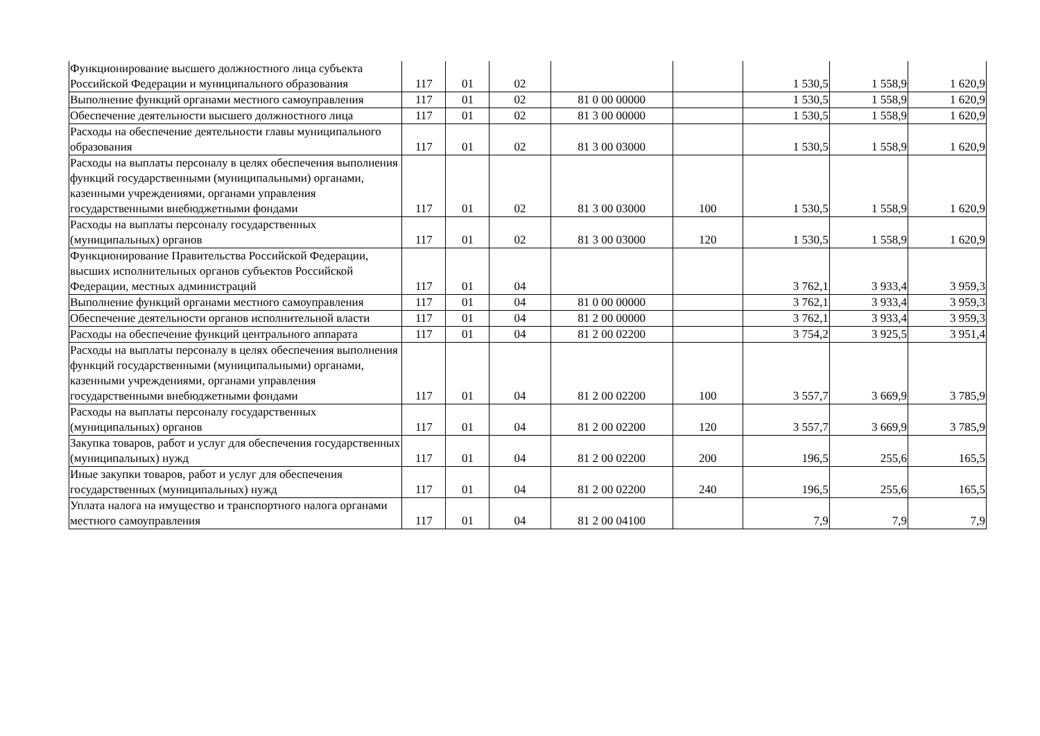| Функционирование высшего должностного лица субъекта Российской Федерации и муниципального образования | 117 | 01 | 02 | | | 1 530,5 | 1 558,9 | 1 620,9 |
| Выполнение функций органами местного самоуправления | 117 | 01 | 02 | 81 0 00 00000 | | 1 530,5 | 1 558,9 | 1 620,9 |
| Обеспечение деятельности высшего должностного лица | 117 | 01 | 02 | 81 3 00 00000 | | 1 530,5 | 1 558,9 | 1 620,9 |
| Расходы на обеспечение деятельности главы муниципального образования | 117 | 01 | 02 | 81 3 00 03000 | | 1 530,5 | 1 558,9 | 1 620,9 |
| Расходы на выплаты персоналу в целях обеспечения выполнения функций государственными (муниципальными) органами, казенными учреждениями, органами управления государственными внебюджетными фондами | 117 | 01 | 02 | 81 3 00 03000 | 100 | 1 530,5 | 1 558,9 | 1 620,9 |
| Расходы на выплаты персоналу государственных (муниципальных) органов | 117 | 01 | 02 | 81 3 00 03000 | 120 | 1 530,5 | 1 558,9 | 1 620,9 |
| Функционирование Правительства Российской Федерации, высших исполнительных органов субъектов Российской Федерации, местных администраций | 117 | 01 | 04 | | | 3 762,1 | 3 933,4 | 3 959,3 |
| Выполнение функций органами местного самоуправления | 117 | 01 | 04 | 81 0 00 00000 | | 3 762,1 | 3 933,4 | 3 959,3 |
| Обеспечение деятельности органов исполнительной власти | 117 | 01 | 04 | 81 2 00 00000 | | 3 762,1 | 3 933,4 | 3 959,3 |
| Расходы на обеспечение функций центрального аппарата | 117 | 01 | 04 | 81 2 00 02200 | | 3 754,2 | 3 925,5 | 3 951,4 |
| Расходы на выплаты персоналу в целях обеспечения выполнения функций государственными (муниципальными) органами, казенными учреждениями, органами управления государственными внебюджетными фондами | 117 | 01 | 04 | 81 2 00 02200 | 100 | 3 557,7 | 3 669,9 | 3 785,9 |
| Расходы на выплаты персоналу государственных (муниципальных) органов | 117 | 01 | 04 | 81 2 00 02200 | 120 | 3 557,7 | 3 669,9 | 3 785,9 |
| Закупка товаров, работ и услуг для обеспечения государственных (муниципальных) нужд | 117 | 01 | 04 | 81 2 00 02200 | 200 | 196,5 | 255,6 | 165,5 |
| Иные закупки товаров, работ и услуг для обеспечения государственных (муниципальных) нужд | 117 | 01 | 04 | 81 2 00 02200 | 240 | 196,5 | 255,6 | 165,5 |
| Уплата налога на имущество и транспортного налога органами местного самоуправления | 117 | 01 | 04 | 81 2 00 04100 | | 7,9 | 7,9 | 7,9 |